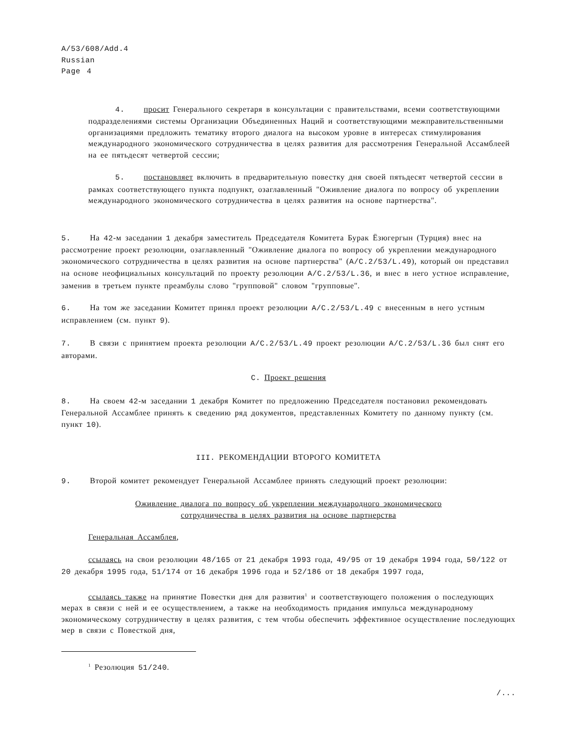A/53/608/Add.4
Russian
Page 4
4. просит Генерального секретаря в консультации с правительствами, всеми соответствующими подразделениями системы Организации Объединенных Наций и соответствующими межправительственными организациями предложить тематику второго диалога на высоком уровне в интересах стимулирования международного экономического сотрудничества в целях развития для рассмотрения Генеральной Ассамблеей на ее пятьдесят четвертой сессии;
5. постановляет включить в предварительную повестку дня своей пятьдесят четвертой сессии в рамках соответствующего пункта подпункт, озаглавленный "Оживление диалога по вопросу об укреплении международного экономического сотрудничества в целях развития на основе партнерства".
5. На 42-м заседании 1 декабря заместитель Председателя Комитета Бурак Ёзюгергын (Турция) внес на рассмотрение проект резолюции, озаглавленный "Оживление диалога по вопросу об укреплении международного экономического сотрудничества в целях развития на основе партнерства" (A/C.2/53/L.49), который он представил на основе неофициальных консультаций по проекту резолюции A/C.2/53/L.36, и внес в него устное исправление, заменив в третьем пункте преамбулы слово "групповой" словом "групповые".
6. На том же заседании Комитет принял проект резолюции A/C.2/53/L.49 с внесенным в него устным исправлением (см. пункт 9).
7. В связи с принятием проекта резолюции A/C.2/53/L.49 проект резолюции A/C.2/53/L.36 был снят его авторами.
C. Проект решения
8. На своем 42-м заседании 1 декабря Комитет по предложению Председателя постановил рекомендовать Генеральной Ассамблее принять к сведению ряд документов, представленных Комитету по данному пункту (см. пункт 10).
III. РЕКОМЕНДАЦИИ ВТОРОГО КОМИТЕТА
9. Второй комитет рекомендует Генеральной Ассамблее принять следующий проект резолюции:
Оживление диалога по вопросу об укреплении международного экономического
сотрудничества в целях развития на основе партнерства
Генеральная Ассамблея,
ссылаясь на свои резолюции 48/165 от 21 декабря 1993 года, 49/95 от 19 декабря 1994 года, 50/122 от 20 декабря 1995 года, 51/174 от 16 декабря 1996 года и 52/186 от 18 декабря 1997 года,
ссылаясь также на принятие Повестки дня для развития<sup>1</sup> и соответствующего положения о последующих мерах в связи с ней и ее осуществлением, а также на необходимость придания импульса международному экономическому сотрудничеству в целях развития, с тем чтобы обеспечить эффективное осуществление последующих мер в связи с Повесткой дня,
<sup>1</sup> Резолюция 51/240.
/...